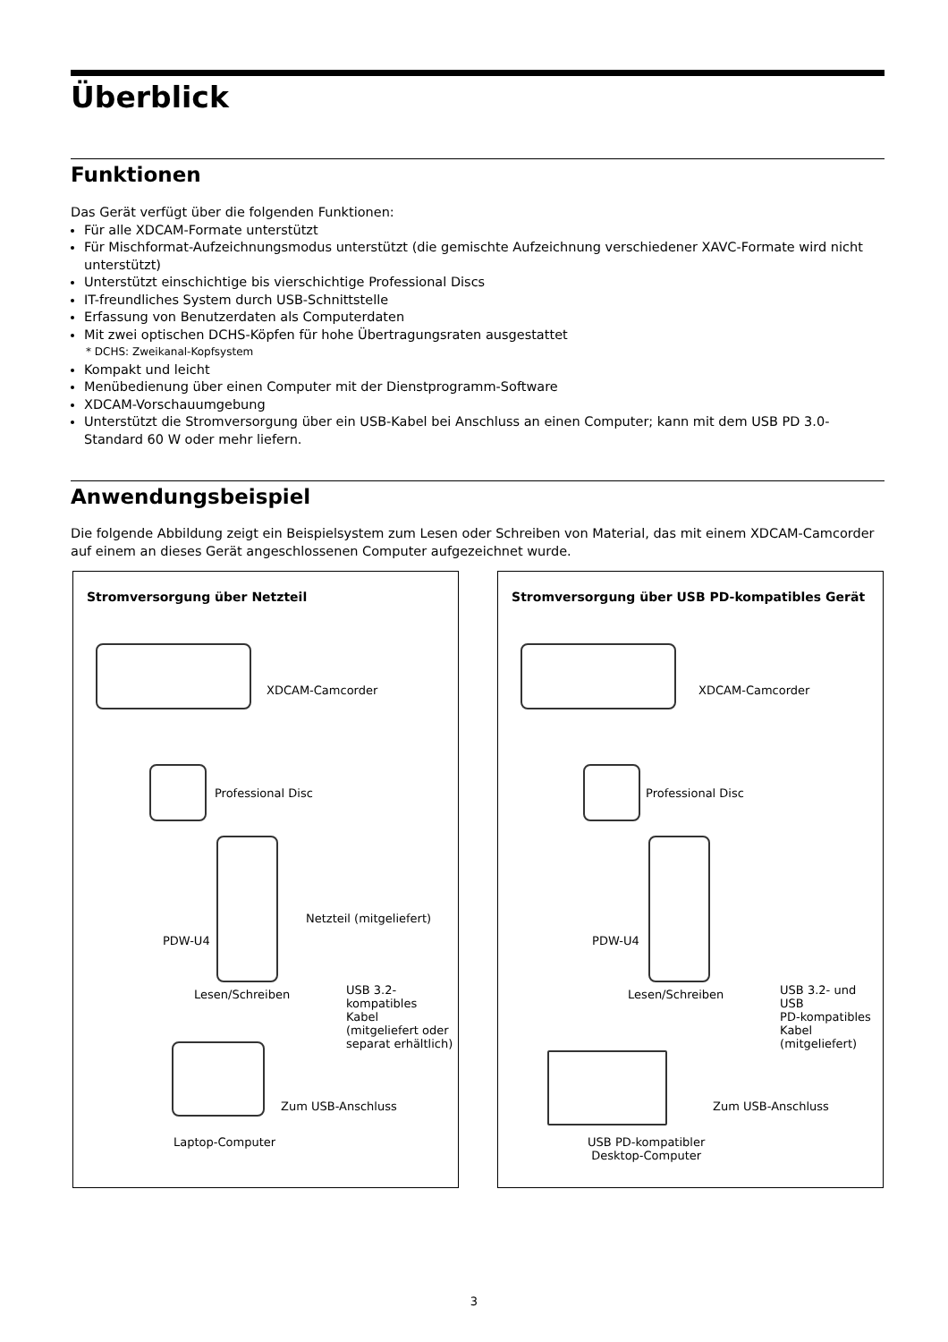Überblick
Funktionen
Das Gerät verfügt über die folgenden Funktionen:
Für alle XDCAM-Formate unterstützt
Für Mischformat-Aufzeichnungsmodus unterstützt (die gemischte Aufzeichnung verschiedener XAVC-Formate wird nicht unterstützt)
Unterstützt einschichtige bis vierschichtige Professional Discs
IT-freundliches System durch USB-Schnittstelle
Erfassung von Benutzerdaten als Computerdaten
Mit zwei optischen DCHS-Köpfen für hohe Übertragungsraten ausgestattet
* DCHS: Zweikanal-Kopfsystem
Kompakt und leicht
Menübedienung über einen Computer mit der Dienstprogramm-Software
XDCAM-Vorschauumgebung
Unterstützt die Stromversorgung über ein USB-Kabel bei Anschluss an einen Computer; kann mit dem USB PD 3.0-Standard 60 W oder mehr liefern.
Anwendungsbeispiel
Die folgende Abbildung zeigt ein Beispielsystem zum Lesen oder Schreiben von Material, das mit einem XDCAM-Camcorder auf einem an dieses Gerät angeschlossenen Computer aufgezeichnet wurde.
Stromversorgung über Netzteil
XDCAM-Camcorder
Professional Disc
Netzteil (mitgeliefert) PDW-U4 Lesen/Schreiben USB 3.2-
kompatibles
Kabel
(mitgeliefert oder
separat erhältlich)
Zum USB-Anschluss Laptop-Computer
Stromversorgung über USB PD-kompatibles Gerät
XDCAM-Camcorder
Professional Disc
PDW-U4 Lesen/Schreiben USB 3.2- und USB
PD-kompatibles
Kabel
(mitgeliefert)
Zum USB-Anschluss USB PD-kompatibler
Desktop-Computer
3